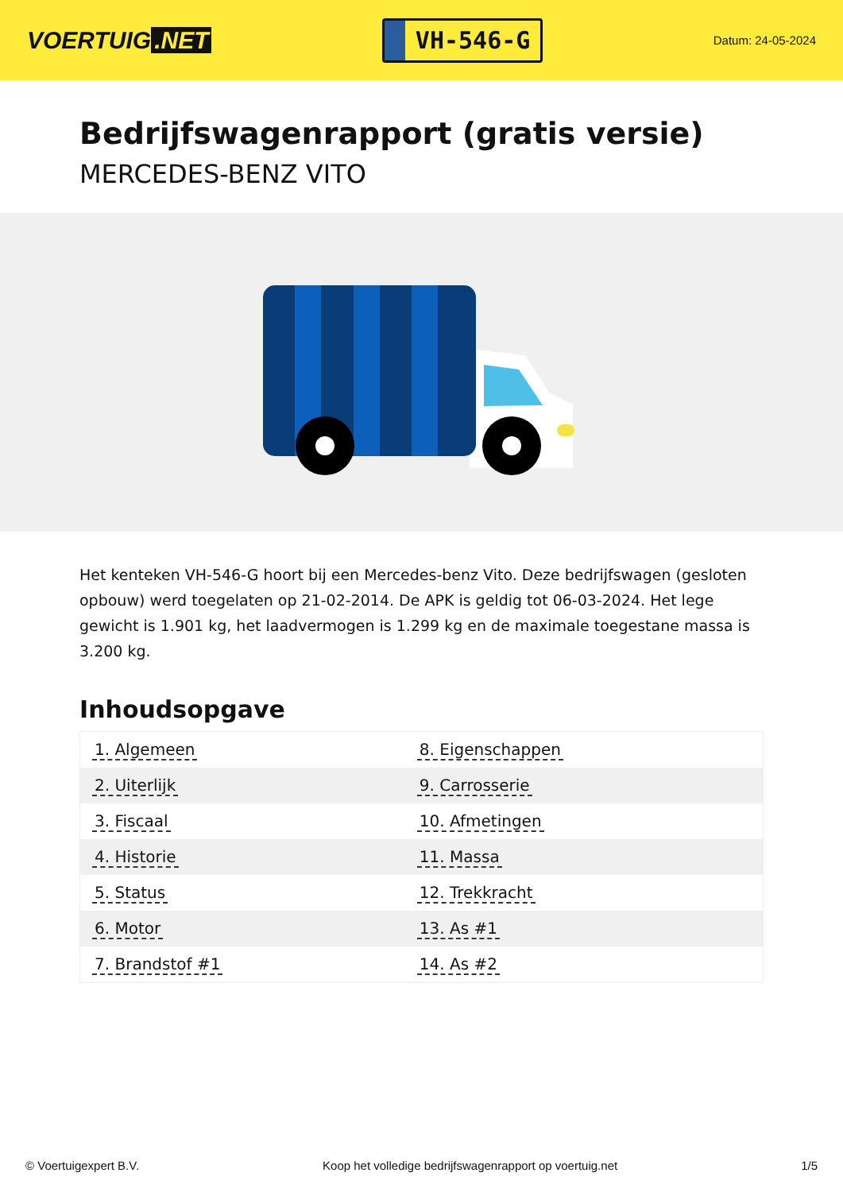VOERTUIG.NET
VH-546-G
Datum: 24-05-2024
Bedrijfswagenrapport (gratis versie)
MERCEDES-BENZ VITO
Het kenteken VH-546-G hoort bij een Mercedes-benz Vito. Deze bedrijfswagen (gesloten opbouw) werd toegelaten op 21-02-2014. De APK is geldig tot 06-03-2024. Het lege gewicht is 1.901 kg, het laadvermogen is 1.299 kg en de maximale toegestane massa is 3.200 kg.
Inhoudsopgave
| 1. Algemeen | 8. Eigenschappen |
| 2. Uiterlijk | 9. Carrosserie |
| 3. Fiscaal | 10. Afmetingen |
| 4. Historie | 11. Massa |
| 5. Status | 12. Trekkracht |
| 6. Motor | 13. As #1 |
| 7. Brandstof #1 | 14. As #2 |
© Voertuigexpert B.V. Koop het volledige bedrijfswagenrapport op voertuig.net 1/5